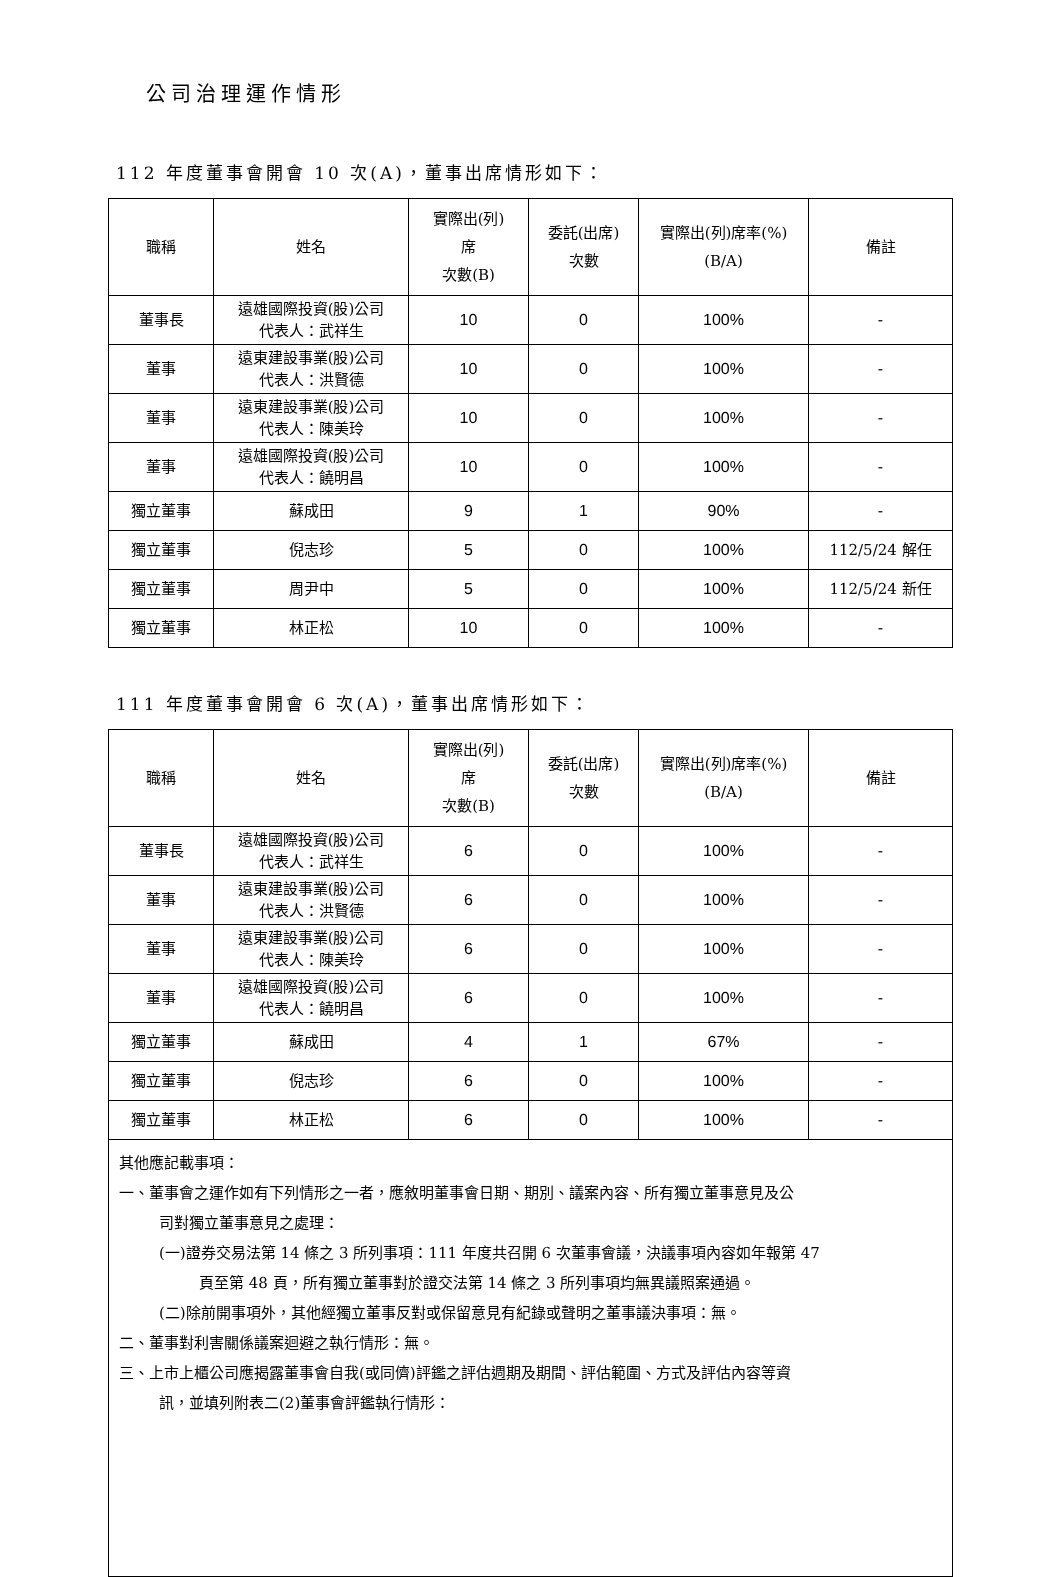公司治理運作情形
112 年度董事會開會 10 次(A)，董事出席情形如下：
| 職稱 | 姓名 | 實際出(列) 席 次數(B) | 委託(出席) 次數 | 實際出(列)席率(%) (B/A) | 備註 |
| --- | --- | --- | --- | --- | --- |
| 董事長 | 遠雄國際投資(股)公司 代表人：武祥生 | 10 | 0 | 100% | - |
| 董事 | 遠東建設事業(股)公司 代表人：洪賢德 | 10 | 0 | 100% | - |
| 董事 | 遠東建設事業(股)公司 代表人：陳美玲 | 10 | 0 | 100% | - |
| 董事 | 遠雄國際投資(股)公司 代表人：饒明昌 | 10 | 0 | 100% | - |
| 獨立董事 | 蘇成田 | 9 | 1 | 90% | - |
| 獨立董事 | 倪志珍 | 5 | 0 | 100% | 112/5/24 解任 |
| 獨立董事 | 周尹中 | 5 | 0 | 100% | 112/5/24 新任 |
| 獨立董事 | 林正松 | 10 | 0 | 100% | - |
111 年度董事會開會 6 次(A)，董事出席情形如下：
| 職稱 | 姓名 | 實際出(列) 席 次數(B) | 委託(出席) 次數 | 實際出(列)席率(%) (B/A) | 備註 |
| --- | --- | --- | --- | --- | --- |
| 董事長 | 遠雄國際投資(股)公司 代表人：武祥生 | 6 | 0 | 100% | - |
| 董事 | 遠東建設事業(股)公司 代表人：洪賢德 | 6 | 0 | 100% | - |
| 董事 | 遠東建設事業(股)公司 代表人：陳美玲 | 6 | 0 | 100% | - |
| 董事 | 遠雄國際投資(股)公司 代表人：饒明昌 | 6 | 0 | 100% | - |
| 獨立董事 | 蘇成田 | 4 | 1 | 67% | - |
| 獨立董事 | 倪志珍 | 6 | 0 | 100% | - |
| 獨立董事 | 林正松 | 6 | 0 | 100% | - |
| 其他應記載事項： 一、董事會之運作如有下列情形之一者，應敘明董事會日期、期別、議案內容、所有獨立董事意見及公 司對獨立董事意見之處理： (一)證券交易法第 14 條之 3 所列事項：111 年度共召開 6 次董事會議，決議事項內容如年報第 47 頁至第 48 頁，所有獨立董事對於證交法第 14 條之 3 所列事項均無異議照案通過。 (二)除前開事項外，其他經獨立董事反對或保留意見有紀錄或聲明之董事議決事項：無。 二、董事對利害關係議案迴避之執行情形：無。 三、上市上櫃公司應揭露董事會自我(或同儕)評鑑之評估週期及期間、評估範圍、方式及評估內容等資 訊，並填列附表二(2)董事會評鑑執行情形： | | | | | |